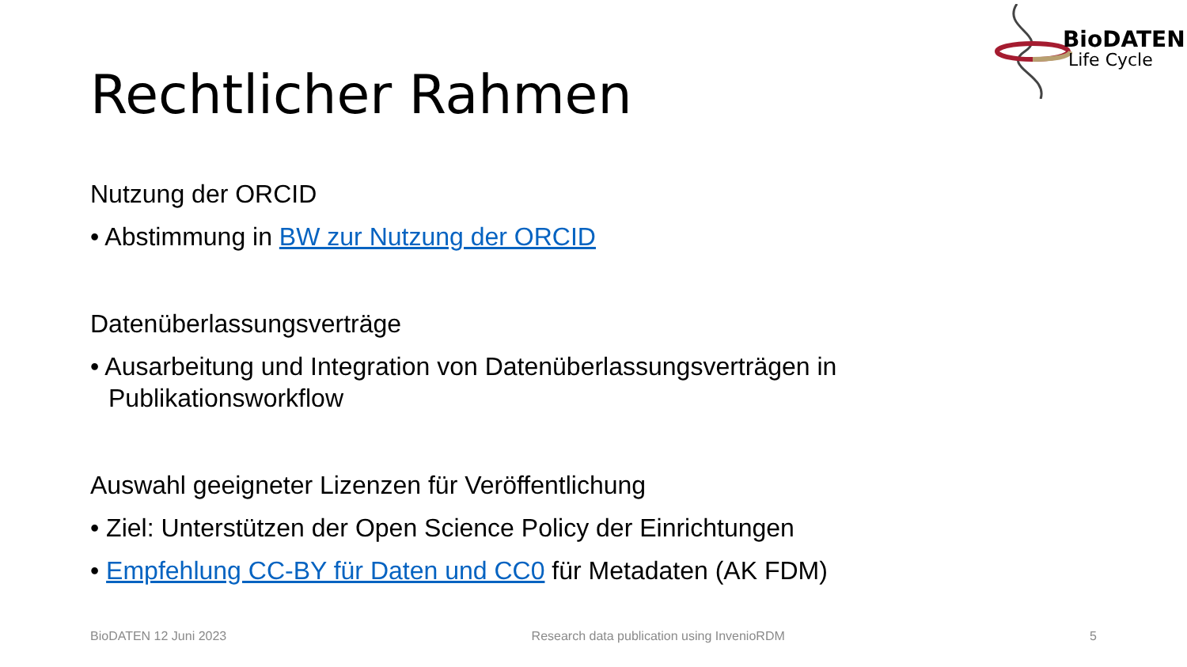BioDATEN
Life Cycle
Rechtlicher Rahmen
Nutzung der ORCID
• Abstimmung in BW zur Nutzung der ORCID
Datenüberlassungsverträge
• Ausarbeitung und Integration von Datenüberlassungsverträgen in Publikationsworkflow
Auswahl geeigneter Lizenzen für Veröffentlichung
• Ziel: Unterstützen der Open Science Policy der Einrichtungen
• Empfehlung CC-BY für Daten und CC0 für Metadaten (AK FDM)
BioDATEN 12 Juni 2023 Research data publication using InvenioRDM 5